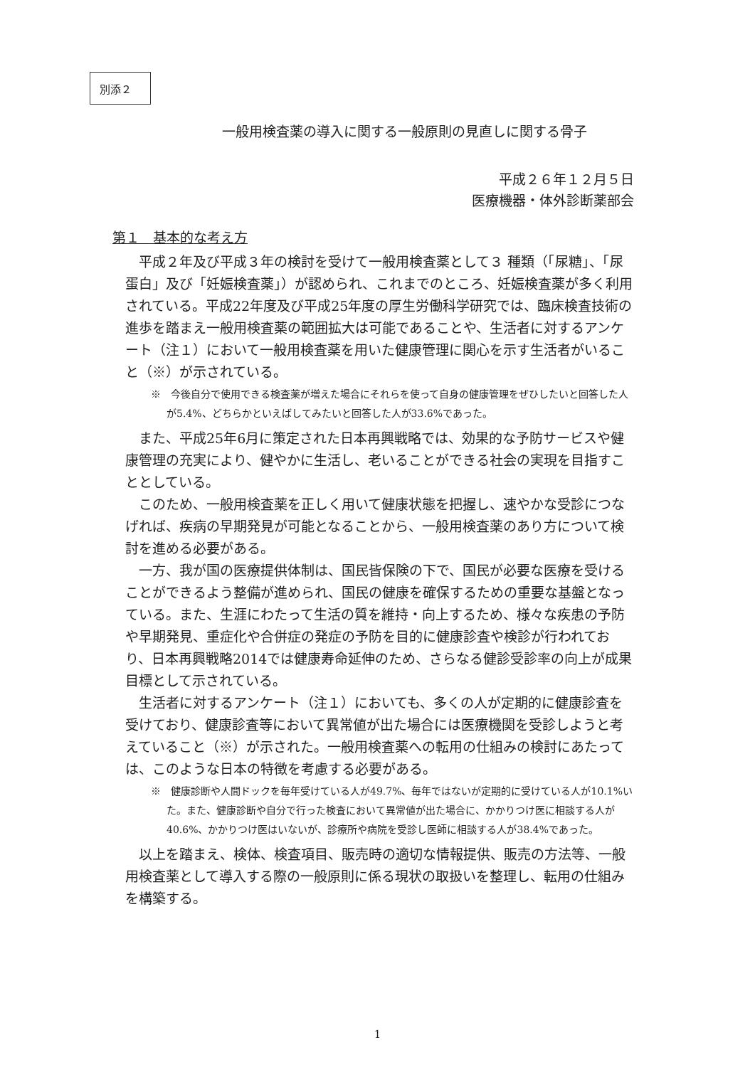別添２
一般用検査薬の導入に関する一般原則の見直しに関する骨子
平成２６年１２月５日
医療機器・体外診断薬部会
第１　基本的な考え方
平成２年及び平成３年の検討を受けて一般用検査薬として３ 種類（「尿糖」、「尿蛋白」及び「妊娠検査薬」）が認められ、これまでのところ、妊娠検査薬が多く利用されている。平成22年度及び平成25年度の厚生労働科学研究では、臨床検査技術の進歩を踏まえ一般用検査薬の範囲拡大は可能であることや、生活者に対するアンケート（注１）において一般用検査薬を用いた健康管理に関心を示す生活者がいること（※）が示されている。
※　今後自分で使用できる検査薬が増えた場合にそれらを使って自身の健康管理をぜひしたいと回答した人が5.4%、どちらかといえばしてみたいと回答した人が33.6%であった。
また、平成25年6月に策定された日本再興戦略では、効果的な予防サービスや健康管理の充実により、健やかに生活し、老いることができる社会の実現を目指すこととしている。
このため、一般用検査薬を正しく用いて健康状態を把握し、速やかな受診につなげれば、疾病の早期発見が可能となることから、一般用検査薬のあり方について検討を進める必要がある。
一方、我が国の医療提供体制は、国民皆保険の下で、国民が必要な医療を受けることができるよう整備が進められ、国民の健康を確保するための重要な基盤となっている。また、生涯にわたって生活の質を維持・向上するため、様々な疾患の予防や早期発見、重症化や合併症の発症の予防を目的に健康診査や検診が行われており、日本再興戦略2014では健康寿命延伸のため、さらなる健診受診率の向上が成果目標として示されている。
生活者に対するアンケート（注１）においても、多くの人が定期的に健康診査を受けており、健康診査等において異常値が出た場合には医療機関を受診しようと考えていること（※）が示された。一般用検査薬への転用の仕組みの検討にあたっては、このような日本の特徴を考慮する必要がある。
※　健康診断や人間ドックを毎年受けている人が49.7%、毎年ではないが定期的に受けている人が10.1%いた。また、健康診断や自分で行った検査において異常値が出た場合に、かかりつけ医に相談する人が40.6%、かかりつけ医はいないが、診療所や病院を受診し医師に相談する人が38.4%であった。
以上を踏まえ、検体、検査項目、販売時の適切な情報提供、販売の方法等、一般用検査薬として導入する際の一般原則に係る現状の取扱いを整理し、転用の仕組みを構築する。
1